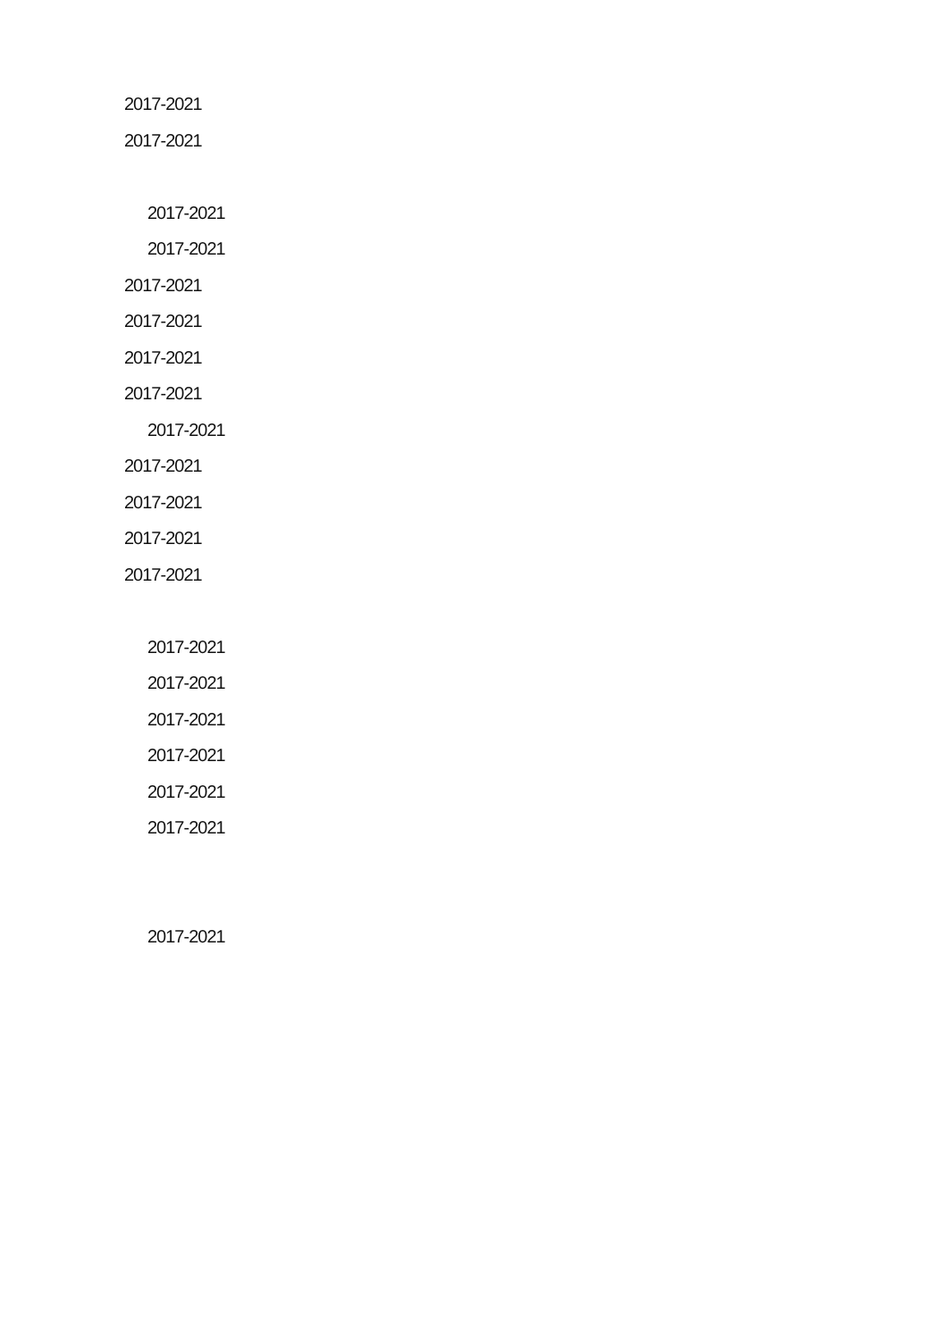2017-2021
2017-2021
2017-2021
2017-2021
2017-2021
2017-2021
2017-2021
2017-2021
2017-2021
2017-2021
2017-2021
2017-2021
2017-2021
2017-2021
2017-2021
2017-2021
2017-2021
2017-2021
2017-2021
2017-2021